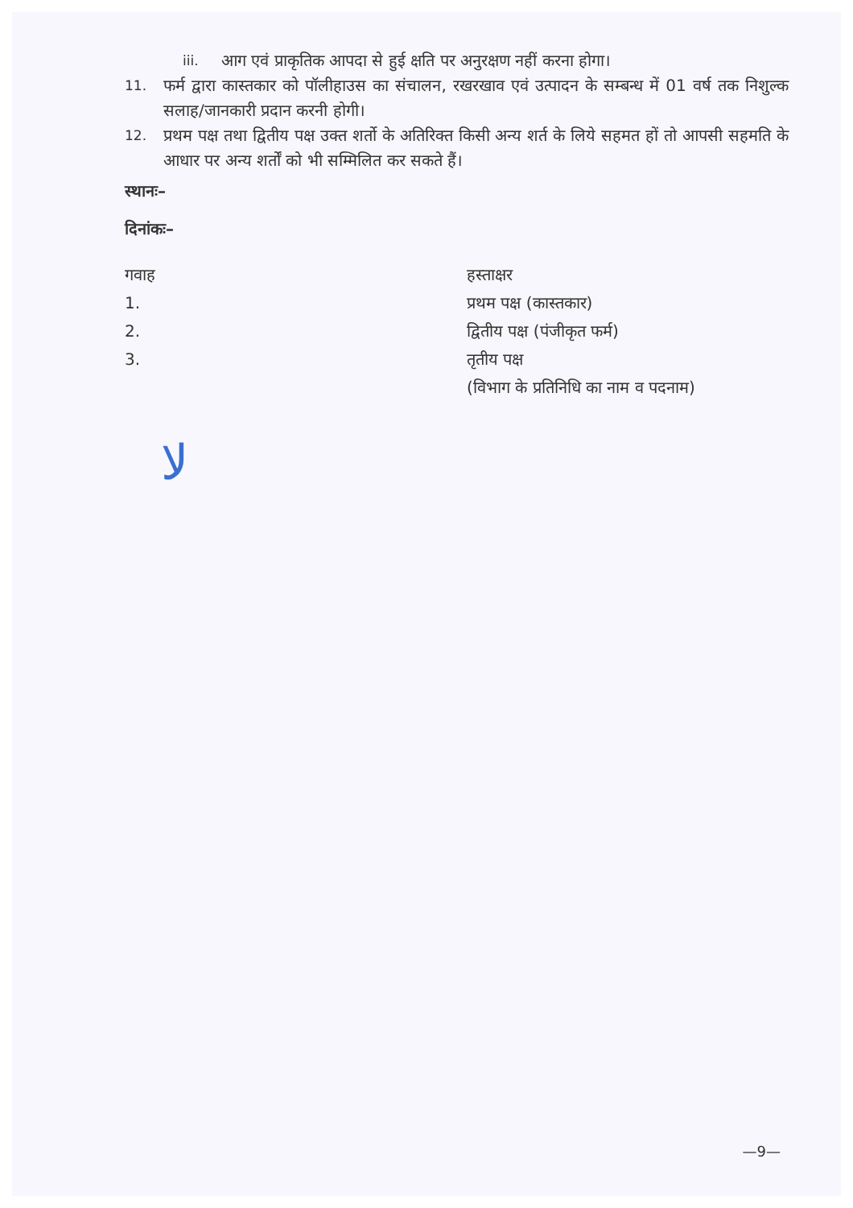iii. आग एवं प्राकृतिक आपदा से हुई क्षति पर अनुरक्षण नहीं करना होगा।
11. फर्म द्वारा कास्तकार को पॉलीहाउस का संचालन, रखरखाव एवं उत्पादन के सम्बन्ध में 01 वर्ष तक निशुल्क सलाह/जानकारी प्रदान करनी होगी।
12. प्रथम पक्ष तथा द्वितीय पक्ष उक्त शर्तो के अतिरिक्त किसी अन्य शर्त के लिये सहमत हों तो आपसी सहमति के आधार पर अन्य शर्तों को भी सम्मिलित कर सकते हैं।
स्थानः–
दिनांकः–
गवाह
1.
2.
3.
हस्ताक्षर
प्रथम पक्ष (कास्तकार)
द्वितीय पक्ष (पंजीकृत फर्म)
तृतीय पक्ष
(विभाग के प्रतिनिधि का नाम व पदनाम)
ﻻ
—9—